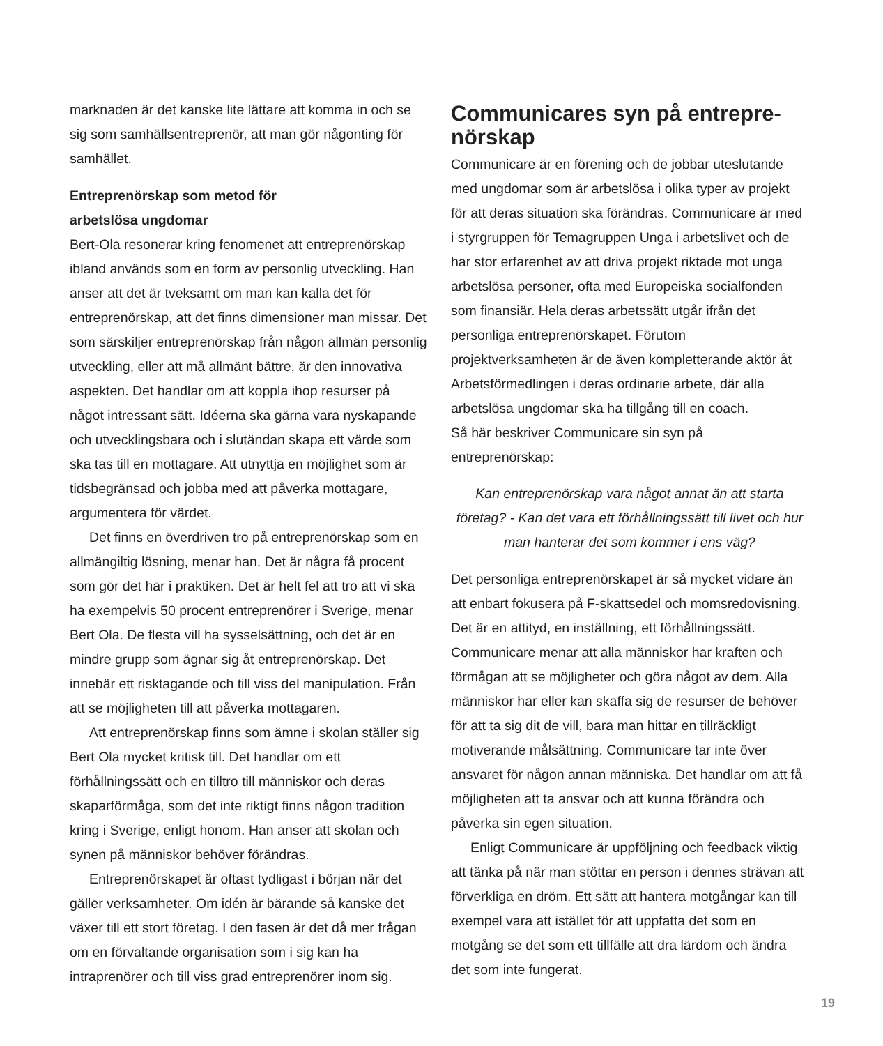marknaden är det kanske lite lättare att komma in och se sig som samhällsentreprenör, att man gör någonting för samhället.
Entreprenörskap som metod för
arbetslösa ungdomar
Bert-Ola resonerar kring fenomenet att entreprenörskap ibland används som en form av personlig utveckling. Han anser att det är tveksamt om man kan kalla det för entreprenörskap, att det finns dimensioner man missar. Det som särskiljer entreprenörskap från någon allmän personlig utveckling, eller att må allmänt bättre, är den innovativa aspekten. Det handlar om att koppla ihop resurser på något intressant sätt. Idéerna ska gärna vara nyskapande och utvecklingsbara och i slutändan skapa ett värde som ska tas till en mottagare. Att utnyttja en möjlighet som är tidsbegränsad och jobba med att påverka mottagare, argumentera för värdet.
Det finns en överdriven tro på entreprenörskap som en allmängiltig lösning, menar han. Det är några få procent som gör det här i praktiken. Det är helt fel att tro att vi ska ha exempelvis 50 procent entreprenörer i Sverige, menar Bert Ola. De flesta vill ha sysselsättning, och det är en mindre grupp som ägnar sig åt entreprenörskap. Det innebär ett risktagande och till viss del manipulation. Från att se möjligheten till att påverka mottagaren.
Att entreprenörskap finns som ämne i skolan ställer sig Bert Ola mycket kritisk till. Det handlar om ett förhållningssätt och en tilltro till människor och deras skaparförmåga, som det inte riktigt finns någon tradition kring i Sverige, enligt honom. Han anser att skolan och synen på människor behöver förändras.
Entreprenörskapet är oftast tydligast i början när det gäller verksamheter. Om idén är bärande så kanske det växer till ett stort företag. I den fasen är det då mer frågan om en förvaltande organisation som i sig kan ha intraprenörer och till viss grad entreprenörer inom sig.
Communicares syn på entrepre-
nörskap
Communicare är en förening och de jobbar uteslutande med ungdomar som är arbetslösa i olika typer av projekt för att deras situation ska förändras. Communicare är med i styrgruppen för Temagruppen Unga i arbetslivet och de har stor erfarenhet av att driva projekt riktade mot unga arbetslösa personer, ofta med Europeiska socialfonden som finansiär. Hela deras arbetssätt utgår ifrån det personliga entreprenörskapet. Förutom projektverksamheten är de även kompletterande aktör åt Arbetsförmedlingen i deras ordinarie arbete, där alla arbetslösa ungdomar ska ha tillgång till en coach.
Så här beskriver Communicare sin syn på entreprenörskap:
Kan entreprenörskap vara något annat än att starta företag? - Kan det vara ett förhållningssätt till livet och hur man hanterar det som kommer i ens väg?
Det personliga entreprenörskapet är så mycket vidare än att enbart fokusera på F-skattsedel och momsredovisning. Det är en attityd, en inställning, ett förhållningssätt. Communicare menar att alla människor har kraften och förmågan att se möjligheter och göra något av dem. Alla människor har eller kan skaffa sig de resurser de behöver för att ta sig dit de vill, bara man hittar en tillräckligt motiverande målsättning. Communicare tar inte över ansvaret för någon annan människa. Det handlar om att få möjligheten att ta ansvar och att kunna förändra och påverka sin egen situation.
Enligt Communicare är uppföljning och feedback viktig att tänka på när man stöttar en person i dennes strävan att förverkliga en dröm. Ett sätt att hantera motgångar kan till exempel vara att istället för att uppfatta det som en motgång se det som ett tillfälle att dra lärdom och ändra det som inte fungerat.
19